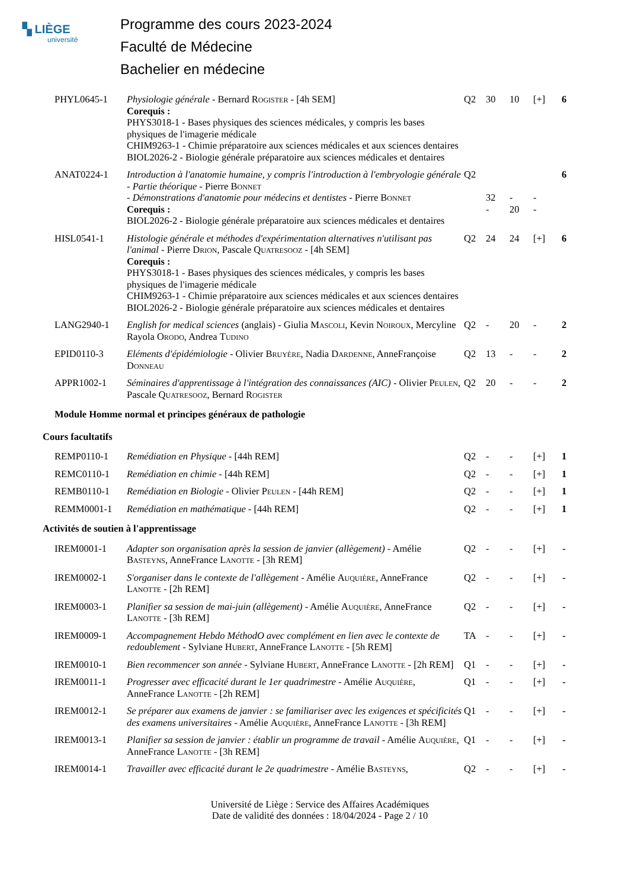▚ LIÈGE
université
Programme des cours 2023-2024
Faculté de Médecine
Bachelier en médecine
| PHYL0645-1 | Physiologie générale - Bernard Rogister - [4h SEM] Corequis : PHYS3018-1 - Bases physiques des sciences médicales, y compris les bases physiques de l'imagerie médicale CHIM9263-1 - Chimie préparatoire aux sciences médicales et aux sciences dentaires BIOL2026-2 - Biologie générale préparatoire aux sciences médicales et dentaires | Q2 | 30 | 10 | [+] | 6 |
| ANAT0224-1 | Introduction à l'anatomie humaine, y compris l'introduction à l'embryologie générale - Partie théorique - Pierre Bonnet - Démonstrations d'anatomie pour médecins et dentistes - Pierre Bonnet Corequis : BIOL2026-2 - Biologie générale préparatoire aux sciences médicales et dentaires | Q2 | 32 - | - 20 | - - | 6 |
| HISL0541-1 | Histologie générale et méthodes d'expérimentation alternatives n'utilisant pas l'animal - Pierre Drion , Pascale Quatresooz - [4h SEM] Corequis : PHYS3018-1 - Bases physiques des sciences médicales, y compris les bases physiques de l'imagerie médicale CHIM9263-1 - Chimie préparatoire aux sciences médicales et aux sciences dentaires BIOL2026-2 - Biologie générale préparatoire aux sciences médicales et dentaires | Q2 | 24 | 24 | [+] | 6 |
| LANG2940-1 | English for medical sciences (anglais) - Giulia Mascoli , Kevin Noiroux , Mercyline Rayola Orodo , Andrea Tudino | Q2 | - | 20 | - | 2 |
| EPID0110-3 | Eléments d'épidémiologie - Olivier Bruyère , Nadia Dardenne , AnneFrançoise Donneau | Q2 | 13 | - | - | 2 |
| APPR1002-1 | Séminaires d'apprentissage à l'intégration des connaissances (AIC) - Olivier Peulen , Pascale Quatresooz , Bernard Rogister | Q2 | 20 | - | - | 2 |
| Module Homme normal et principes généraux de pathologie | | | | | | |
| Cours facultatifs | | | | | | |
| REMP0110-1 | Remédiation en Physique - [44h REM] | Q2 | - | - | [+] | 1 |
| REMC0110-1 | Remédiation en chimie - [44h REM] | Q2 | - | - | [+] | 1 |
| REMB0110-1 | Remédiation en Biologie - Olivier Peulen - [44h REM] | Q2 | - | - | [+] | 1 |
| REMM0001-1 | Remédiation en mathématique - [44h REM] | Q2 | - | - | [+] | 1 |
| Activités de soutien à l'apprentissage | | | | | | |
| IREM0001-1 | Adapter son organisation après la session de janvier (allègement) - Amélie Basteyns , AnneFrance Lanotte - [3h REM] | Q2 | - | - | [+] | - |
| IREM0002-1 | S'organiser dans le contexte de l'allègement - Amélie Auquière , AnneFrance Lanotte - [2h REM] | Q2 | - | - | [+] | - |
| IREM0003-1 | Planifier sa session de mai-juin (allègement) - Amélie Auquière , AnneFrance Lanotte - [3h REM] | Q2 | - | - | [+] | - |
| IREM0009-1 | Accompagnement Hebdo MéthodO avec complément en lien avec le contexte de redoublement - Sylviane Hubert , AnneFrance Lanotte - [5h REM] | TA | - | - | [+] | - |
| IREM0010-1 | Bien recommencer son année - Sylviane Hubert , AnneFrance Lanotte - [2h REM] | Q1 | - | - | [+] | - |
| IREM0011-1 | Progresser avec efficacité durant le 1er quadrimestre - Amélie Auquière , AnneFrance Lanotte - [2h REM] | Q1 | - | - | [+] | - |
| IREM0012-1 | Se préparer aux examens de janvier : se familiariser avec les exigences et spécificités des examens universitaires - Amélie Auquière , AnneFrance Lanotte - [3h REM] | Q1 | - | - | [+] | - |
| IREM0013-1 | Planifier sa session de janvier : établir un programme de travail - Amélie Auquière , AnneFrance Lanotte - [3h REM] | Q1 | - | - | [+] | - |
| IREM0014-1 | Travailler avec efficacité durant le 2e quadrimestre - Amélie Basteyns , | Q2 | - | - | [+] | - |
Université de Liège : Service des Affaires Académiques
Date de validité des données : 18/04/2024 - Page 2 / 10